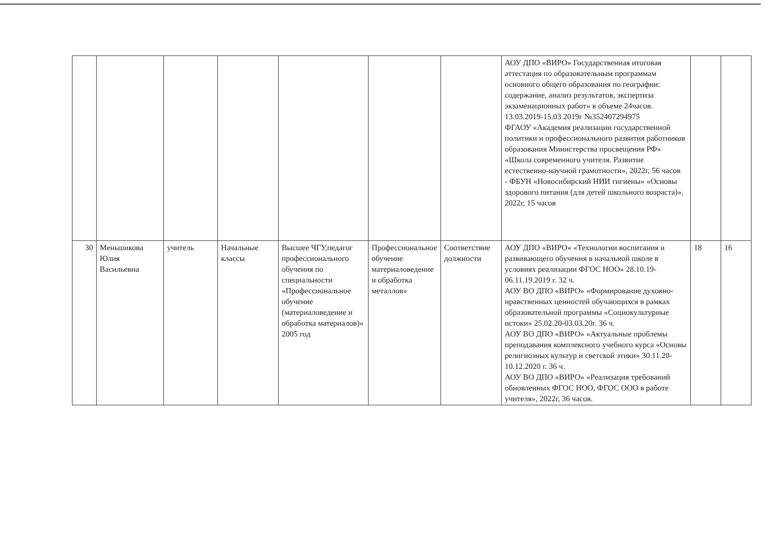| | | | | | | | АОУ ДПО «ВИРО» Государственная итоговая аттестация по образовательным программам основного общего образования по географии: содержание, анализ результатов, экспертиза экзаменационных работ» в объеме 24часов. 13.03.2019-15.03 2019г №352407294975 ФГАОУ «Академия реализации государственной политики и профессионального развития работников образования Министерства просвещения РФ» «Школа современного учителя. Развитие естественно-научной грамотности», 2022г, 56 часов - ФБУН «Новосибирский НИИ гигиены» «Основы здорового питания (для детей школьного возраста)», 2022г, 15 часов | | |
| 30 | Меньшикова Юлия Васильевна | учитель | Начальные классы | Высшее ЧГУ,педагог профессионального обучения по специальности «Профессиональное обучение (материаловедение и обработка материалов)» 2005 год | Профессиональное обучение материаловедение и обработка металлов» | Соответствие должности | АОУ ДПО «ВИРО» «Технологии воспитания и развивающего обучения в начальной школе в условиях реализации ФГОС НОО» 28.10.19-06.11.19.2019 г. 32 ч. АОУ ВО ДПО «ВИРО» «Формирование духовно-нравственных ценностей обучающихся в рамках образовательной программы «Социокультурные истоки» 25.02.20-03.03.20г. 36 ч. АОУ ВО ДПО «ВИРО» «Актуальные проблемы преподавания комплексного учебного курса «Основы религиозных культур и светской этики» 30.11.20-10.12.2020 г. 36 ч. АОУ ВО ДПО «ВИРО» «Реализация требований обновленных ФГОС НОО, ФГОС ООО в работе учителя», 2022г, 36 часов. | 18 | 16 |